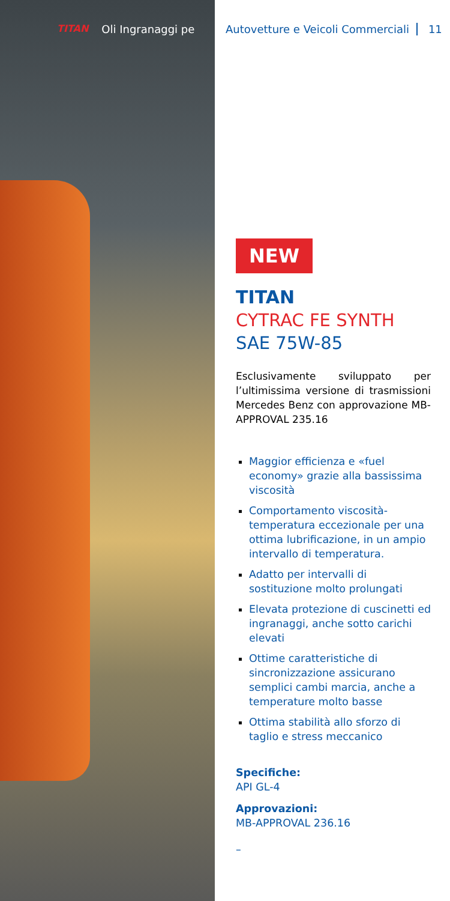TITAN Oli Ingranaggi pe
Autovetture e Veicoli Commerciali 11
NEW
TITAN
CYTRAC FE SYNTH
SAE 75W-85
Esclusivamente sviluppato per l’ultimissima versione di trasmissioni Mercedes Benz con approvazione MB-APPROVAL 235.16
Maggior efficienza e «fuel economy» grazie alla bassissima viscosità
Comportamento viscosità-temperatura eccezionale per una ottima lubrificazione, in un ampio intervallo di temperatura.
Adatto per intervalli di sostituzione molto prolungati
Elevata protezione di cuscinetti ed ingranaggi, anche sotto carichi elevati
Ottime caratteristiche di sincronizzazione assicurano semplici cambi marcia, anche a temperature molto basse
Ottima stabilità allo sforzo di taglio e stress meccanico
Specifiche:
API GL-4
Approvazioni:
MB-APPROVAL 236.16
–